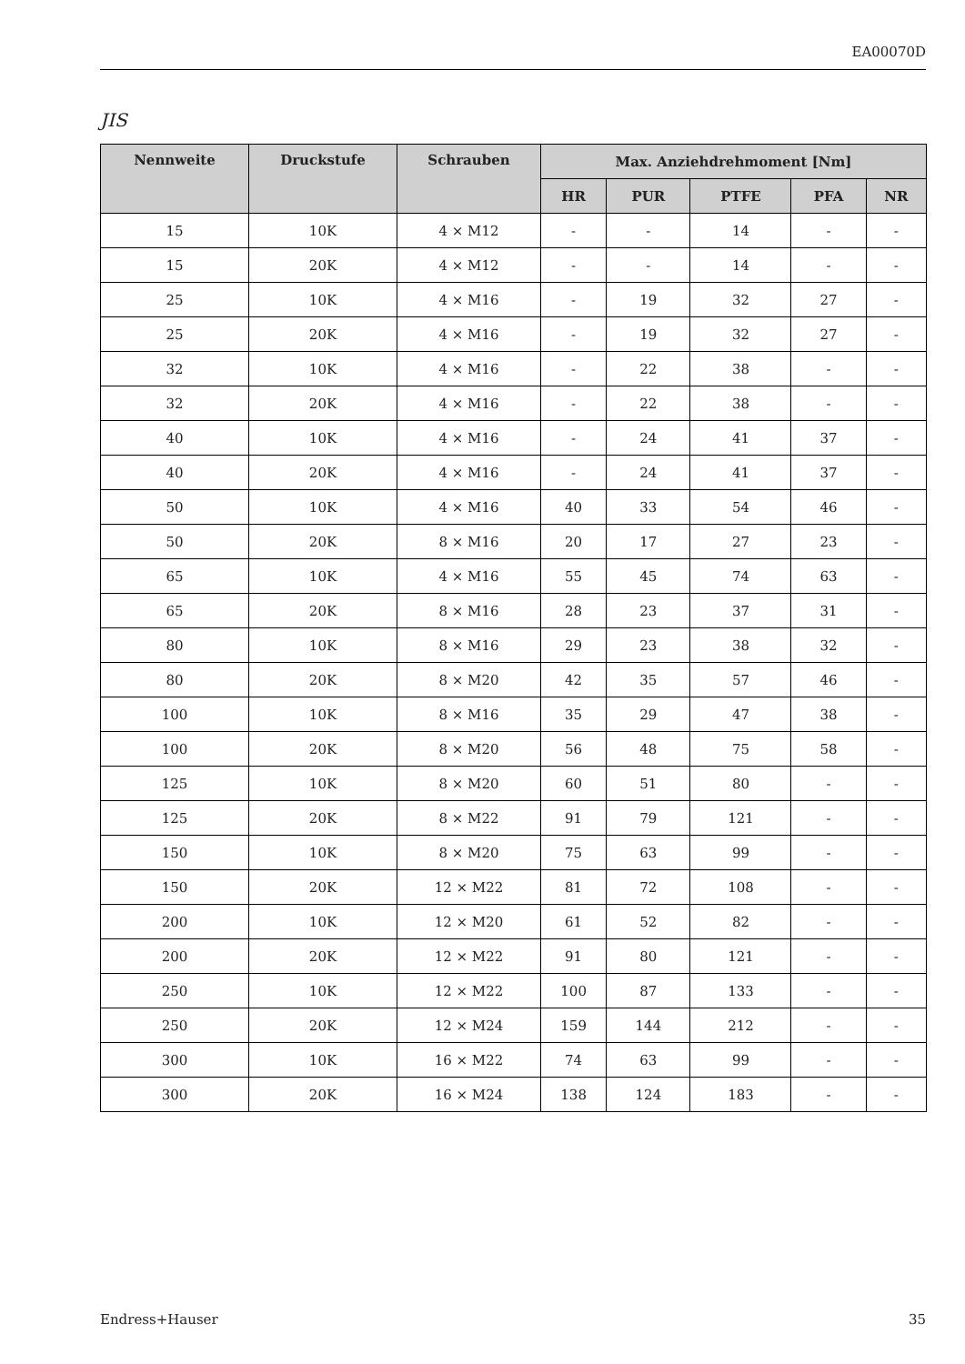EA00070D
JIS
| Nennweite | Druckstufe | Schrauben | Max. Anziehdrehmoment [Nm] | | | | |
| --- | --- | --- | --- | --- | --- | --- | --- |
| | | | HR | PUR | PTFE | PFA | NR |
| 15 | 10K | 4 × M12 | - | - | 14 | - | - |
| 15 | 20K | 4 × M12 | - | - | 14 | - | - |
| 25 | 10K | 4 × M16 | - | 19 | 32 | 27 | - |
| 25 | 20K | 4 × M16 | - | 19 | 32 | 27 | - |
| 32 | 10K | 4 × M16 | - | 22 | 38 | - | - |
| 32 | 20K | 4 × M16 | - | 22 | 38 | - | - |
| 40 | 10K | 4 × M16 | - | 24 | 41 | 37 | - |
| 40 | 20K | 4 × M16 | - | 24 | 41 | 37 | - |
| 50 | 10K | 4 × M16 | 40 | 33 | 54 | 46 | - |
| 50 | 20K | 8 × M16 | 20 | 17 | 27 | 23 | - |
| 65 | 10K | 4 × M16 | 55 | 45 | 74 | 63 | - |
| 65 | 20K | 8 × M16 | 28 | 23 | 37 | 31 | - |
| 80 | 10K | 8 × M16 | 29 | 23 | 38 | 32 | - |
| 80 | 20K | 8 × M20 | 42 | 35 | 57 | 46 | - |
| 100 | 10K | 8 × M16 | 35 | 29 | 47 | 38 | - |
| 100 | 20K | 8 × M20 | 56 | 48 | 75 | 58 | - |
| 125 | 10K | 8 × M20 | 60 | 51 | 80 | - | - |
| 125 | 20K | 8 × M22 | 91 | 79 | 121 | - | - |
| 150 | 10K | 8 × M20 | 75 | 63 | 99 | - | - |
| 150 | 20K | 12 × M22 | 81 | 72 | 108 | - | - |
| 200 | 10K | 12 × M20 | 61 | 52 | 82 | - | - |
| 200 | 20K | 12 × M22 | 91 | 80 | 121 | - | - |
| 250 | 10K | 12 × M22 | 100 | 87 | 133 | - | - |
| 250 | 20K | 12 × M24 | 159 | 144 | 212 | - | - |
| 300 | 10K | 16 × M22 | 74 | 63 | 99 | - | - |
| 300 | 20K | 16 × M24 | 138 | 124 | 183 | - | - |
Endress+Hauser 35